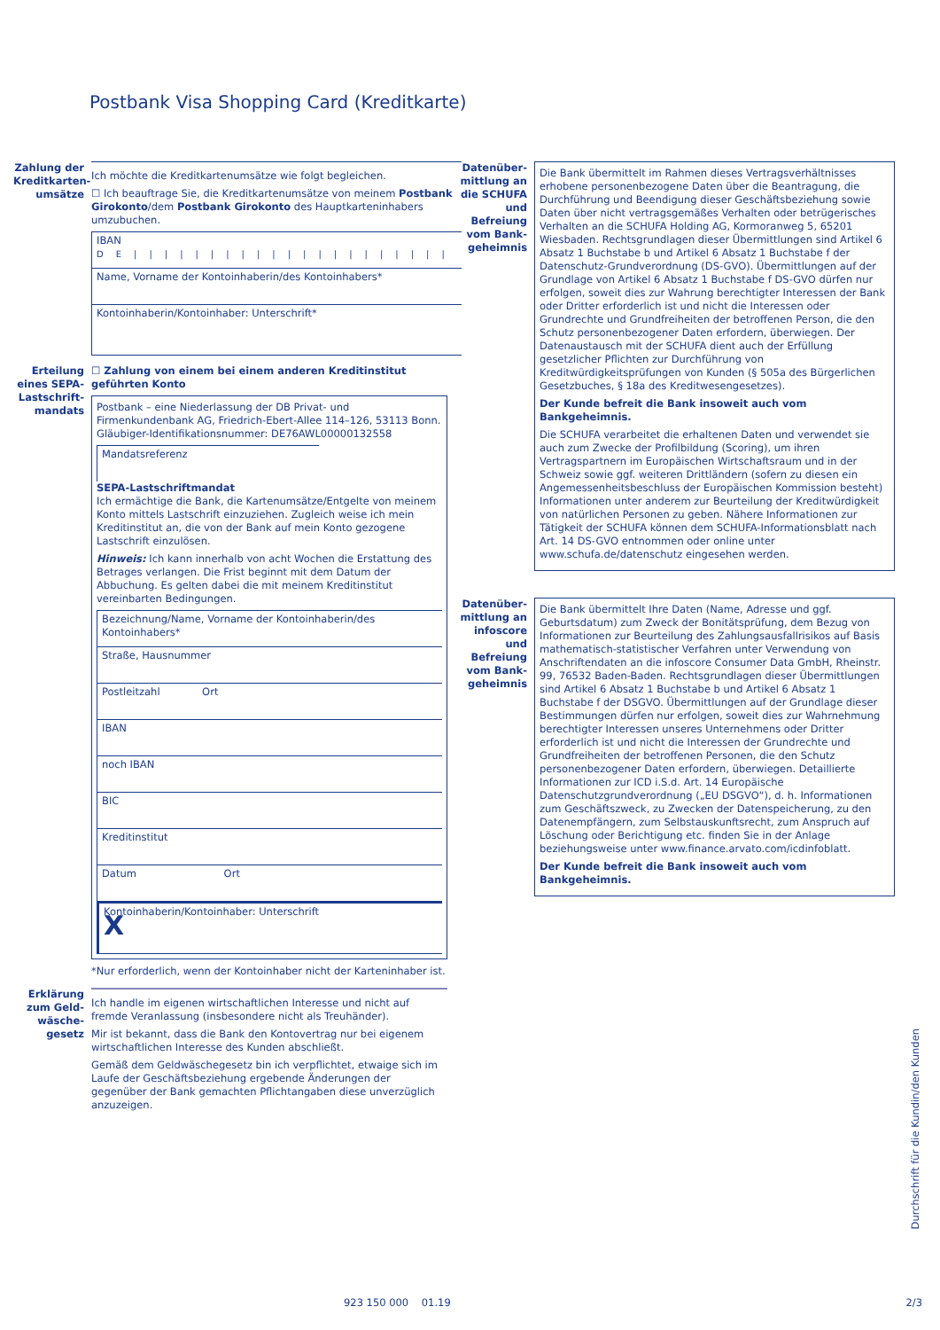Postbank Visa Shopping Card (Kreditkarte)
Zahlung der Kreditkarten-umsätze
Ich möchte die Kreditkartenumsätze wie folgt begleichen.
☐ Ich beauftrage Sie, die Kreditkartenumsätze von meinem Postbank Girokonto/dem Postbank Girokonto des Hauptkarteninhabers umzubuchen.
IBAN
DE|||||||||||||||||||||
Name, Vorname der Kontoinhaberin/des Kontoinhabers*
Kontoinhaberin/Kontoinhaber: Unterschrift*
Erteilung eines SEPA-Lastschrift-mandats
☐ Zahlung von einem bei einem anderen Kreditinstitut geführten Konto
Postbank – eine Niederlassung der DB Privat- und Firmenkundenbank AG, Friedrich-Ebert-Allee 114–126, 53113 Bonn. Gläubiger-Identifikationsnummer: DE76AWL00000132558
Mandatsreferenz
SEPA-Lastschriftmandat
Ich ermächtige die Bank, die Kartenumsätze/Entgelte von meinem Konto mittels Lastschrift einzuziehen. Zugleich weise ich mein Kreditinstitut an, die von der Bank auf mein Konto gezogene Lastschrift einzulösen.
Hinweis: Ich kann innerhalb von acht Wochen die Erstattung des Betrages verlangen. Die Frist beginnt mit dem Datum der Abbuchung. Es gelten dabei die mit meinem Kreditinstitut vereinbarten Bedingungen.
Bezeichnung/Name, Vorname der Kontoinhaberin/des Kontoinhabers*
Straße, Hausnummer
Postleitzahl Ort
IBAN
noch IBAN
BIC
Kreditinstitut
Datum Ort
Kontoinhaberin/Kontoinhaber: Unterschrift
X
*Nur erforderlich, wenn der Kontoinhaber nicht der Karteninhaber ist.
Erklärung zum Geld-wäsche-gesetz
Ich handle im eigenen wirtschaftlichen Interesse und nicht auf fremde Veranlassung (insbesondere nicht als Treuhänder).
Mir ist bekannt, dass die Bank den Kontovertrag nur bei eigenem wirtschaftlichen Interesse des Kunden abschließt.
Gemäß dem Geldwäschegesetz bin ich verpflichtet, etwaige sich im Laufe der Geschäftsbeziehung ergebende Änderungen der gegenüber der Bank gemachten Pflichtangaben diese unverzüglich anzuzeigen.
Datenüber-mittlung an die SCHUFA und Befreiung vom Bank-geheimnis
Die Bank übermittelt im Rahmen dieses Vertragsverhältnisses erhobene personenbezogene Daten über die Beantragung, die Durchführung und Beendigung dieser Geschäftsbeziehung sowie Daten über nicht vertragsgemäßes Verhalten oder betrügerisches Verhalten an die SCHUFA Holding AG, Kormoranweg 5, 65201 Wiesbaden. Rechtsgrundlagen dieser Übermittlungen sind Artikel 6 Absatz 1 Buchstabe b und Artikel 6 Absatz 1 Buchstabe f der Datenschutz-Grundverordnung (DS-GVO). Übermittlungen auf der Grundlage von Artikel 6 Absatz 1 Buchstabe f DS-GVO dürfen nur erfolgen, soweit dies zur Wahrung berechtigter Interessen der Bank oder Dritter erforderlich ist und nicht die Interessen oder Grundrechte und Grundfreiheiten der betroffenen Person, die den Schutz personenbezogener Daten erfordern, überwiegen. Der Datenaustausch mit der SCHUFA dient auch der Erfüllung gesetzlicher Pflichten zur Durchführung von Kreditwürdigkeitsprüfungen von Kunden (§ 505a des Bürgerlichen Gesetzbuches, § 18a des Kreditwesengesetzes).
Der Kunde befreit die Bank insoweit auch vom Bankgeheimnis.
Die SCHUFA verarbeitet die erhaltenen Daten und verwendet sie auch zum Zwecke der Profilbildung (Scoring), um ihren Vertragspartnern im Europäischen Wirtschaftsraum und in der Schweiz sowie ggf. weiteren Drittländern (sofern zu diesen ein Angemessenheitsbeschluss der Europäischen Kommission besteht) Informationen unter anderem zur Beurteilung der Kreditwürdigkeit von natürlichen Personen zu geben. Nähere Informationen zur Tätigkeit der SCHUFA können dem SCHUFA-Informationsblatt nach Art. 14 DS-GVO entnommen oder online unter www.schufa.de/datenschutz eingesehen werden.
Datenüber-mittlung an infoscore und Befreiung vom Bank-geheimnis
Die Bank übermittelt Ihre Daten (Name, Adresse und ggf. Geburtsdatum) zum Zweck der Bonitätsprüfung, dem Bezug von Informationen zur Beurteilung des Zahlungsausfallrisikos auf Basis mathematisch-statistischer Verfahren unter Verwendung von Anschriftendaten an die infoscore Consumer Data GmbH, Rheinstr. 99, 76532 Baden-Baden. Rechtsgrundlagen dieser Übermittlungen sind Artikel 6 Absatz 1 Buchstabe b und Artikel 6 Absatz 1 Buchstabe f der DSGVO. Übermittlungen auf der Grundlage dieser Bestimmungen dürfen nur erfolgen, soweit dies zur Wahrnehmung berechtigter Interessen unseres Unternehmens oder Dritter erforderlich ist und nicht die Interessen der Grundrechte und Grundfreiheiten der betroffenen Personen, die den Schutz personenbezogener Daten erfordern, überwiegen. Detaillierte Informationen zur ICD i.S.d. Art. 14 Europäische Datenschutzgrundverordnung („EU DSGVO“), d. h. Informationen zum Geschäftszweck, zu Zwecken der Datenspeicherung, zu den Datenempfängern, zum Selbstauskunftsrecht, zum Anspruch auf Löschung oder Berichtigung etc. finden Sie in der Anlage beziehungsweise unter www.finance.arvato.com/icdinfoblatt.
Der Kunde befreit die Bank insoweit auch vom Bankgeheimnis.
Durchschrift für die Kundin/den Kunden
923 150 000 01.19 2/3